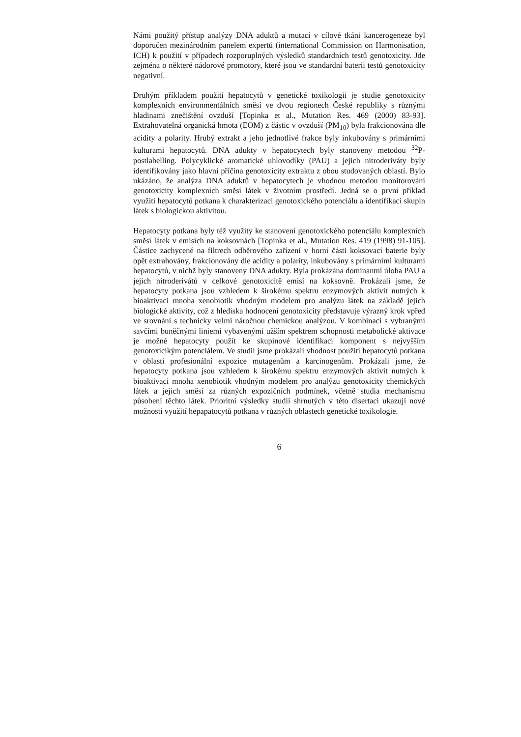Námi použitý přístup analýzy DNA aduktů a mutací v cílové tkáni kancerogeneze byl doporučen mezinárodním panelem expertů (international Commission on Harmonisation, ICH) k použití v případech rozporuplných výsledků standardních testů genotoxicity. Jde zejména o některé nádorové promotory, které jsou ve standardní baterii testů genotoxicity negativní.
Druhým příkladem použití hepatocytů v genetické toxikologii je studie genotoxicity komplexních environmentálních směsí ve dvou regionech České republiky s různými hladinami znečištění ovzduší [Topinka et al., Mutation Res. 469 (2000) 83-93]. Extrahovatelná organická hmota (EOM) z částic v ovzduší (PM<sub>10</sub>) byla frakcionována dle acidity a polarity. Hrubý extrakt a jeho jednotlivé frakce byly inkubovány s primárními kulturami hepatocytů. DNA adukty v hepatocytech byly stanoveny metodou <sup>32</sup>P-postlabelling. Polycyklické aromatické uhlovodíky (PAU) a jejich nitroderiváty byly identifikovány jako hlavní příčina genotoxicity extraktu z obou studovaných oblastí. Bylo ukázáno, že analýza DNA aduktů v hepatocytech je vhodnou metodou monitorování genotoxicity komplexních směsí látek v životním prostředí. Jedná se o první příklad využití hepatocytů potkana k charakterizaci genotoxického potenciálu a identifikaci skupin látek s biologickou aktivitou.
Hepatocyty potkana byly též využity ke stanovení genotoxického potenciálu komplexních směsí látek v emisích na koksovnách [Topinka et al., Mutation Res. 419 (1998) 91-105]. Částice zachycené na filtrech odběrového zařízení v horní části koksovací baterie byly opět extrahovány, frakcionovány dle acidity a polarity, inkubovány s primárními kulturami hepatocytů, v nichž byly stanoveny DNA adukty. Byla prokázána dominantní úloha PAU a jejich nitroderivátů v celkové genotoxicitě emisí na koksovně. Prokázali jsme, že hepatocyty potkana jsou vzhledem k širokému spektru enzymových aktivit nutných k bioaktivaci mnoha xenobiotik vhodným modelem pro analýzu látek na základě jejich biologické aktivity, což z hlediska hodnocení genotoxicity představuje výrazný krok vpřed ve srovnání s technicky velmi náročnou chemickou analýzou. V kombinaci s vybranými savčími buněčnými liniemi vybavenými užším spektrem schopnosti metabolické aktivace je možné hepatocyty použít ke skupinové identifikaci komponent s nejvyšším genotoxicikým potenciálem. Ve studii jsme prokázali vhodnost použití hepatocytů potkana v oblasti profesionální expozice mutagenům a karcinogenům. Prokázali jsme, že hepatocyty potkana jsou vzhledem k širokému spektru enzymových aktivit nutných k bioaktivaci mnoha xenobiotik vhodným modelem pro analýzu genotoxicity chemických látek a jejich směsí za různých expozičních podmínek, včetně studia mechanismu působení těchto látek. Prioritní výsledky studií shrnutých v této disertaci ukazují nové možnosti využití hepapatocytů potkana v různých oblastech genetické toxikologie.
6